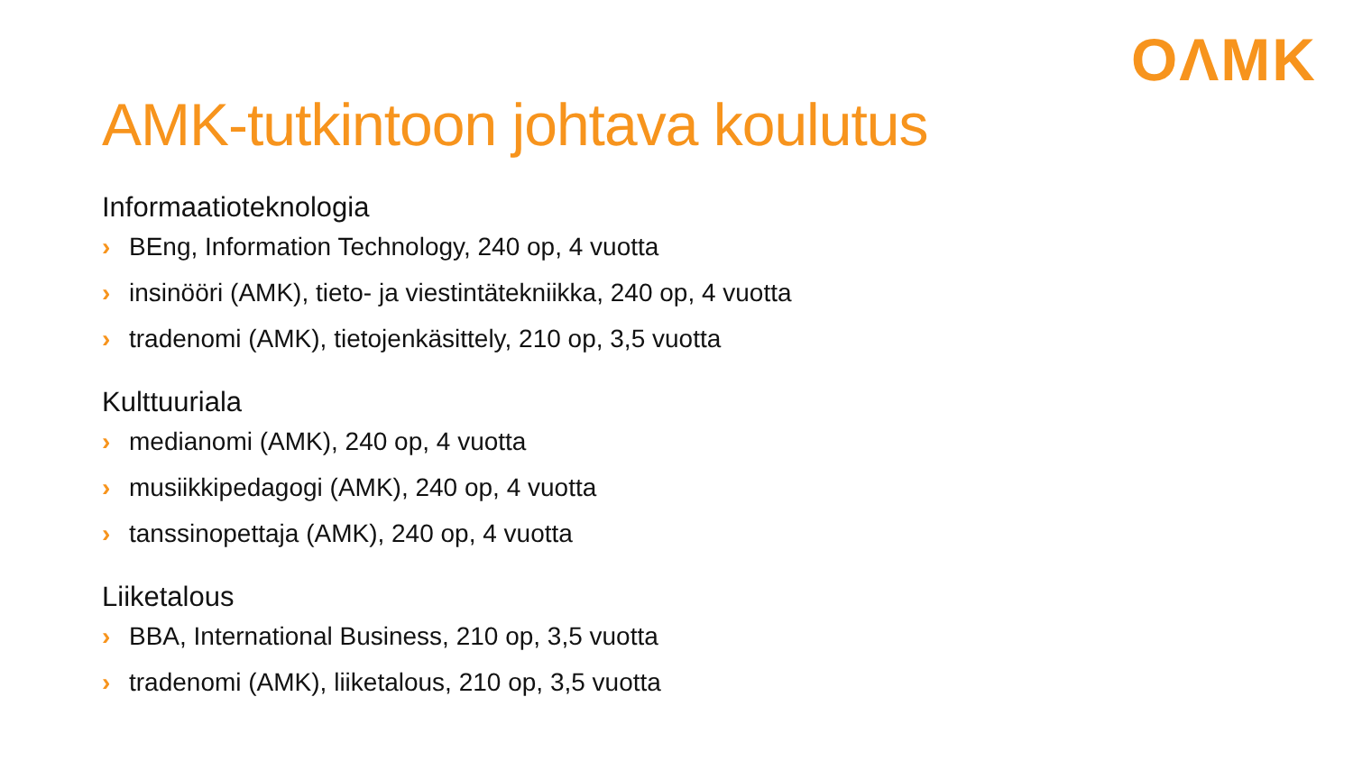OΛMK
AMK-tutkintoon johtava koulutus
Informaatioteknologia
› BEng, Information Technology, 240 op, 4 vuotta
› insinööri (AMK), tieto- ja viestintätekniikka, 240 op, 4 vuotta
› tradenomi (AMK), tietojenkäsittely, 210 op, 3,5 vuotta
Kulttuuriala
› medianomi (AMK), 240 op, 4 vuotta
› musiikkipedagogi (AMK), 240 op, 4 vuotta
› tanssinopettaja (AMK), 240 op, 4 vuotta
Liiketalous
› BBA, International Business, 210 op, 3,5 vuotta
› tradenomi (AMK), liiketalous, 210 op, 3,5 vuotta